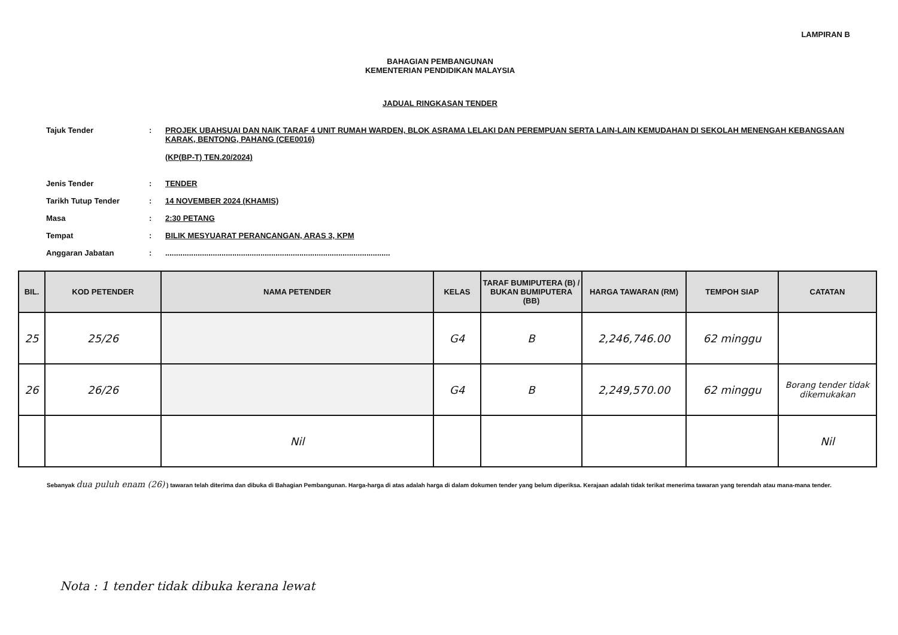LAMPIRAN B
BAHAGIAN PEMBANGUNAN
KEMENTERIAN PENDIDIKAN MALAYSIA
JADUAL RINGKASAN TENDER
| Tajuk Tender | : | PROJEK UBAHSUAI DAN NAIK TARAF 4 UNIT RUMAH WARDEN, BLOK ASRAMA LELAKI DAN PEREMPUAN SERTA LAIN-LAIN KEMUDAHAN DI SEKOLAH MENENGAH KEBANGSAAN KARAK, BENTONG, PAHANG (CEE0016) (KP(BP-T) TEN.20/2024) |
| Jenis Tender | : | TENDER |
| Tarikh Tutup Tender | : | 14 NOVEMBER 2024 (KHAMIS) |
| Masa | : | 2:30 PETANG |
| Tempat | : | BILIK MESYUARAT PERANCANGAN, ARAS 3, KPM |
| Anggaran Jabatan | : | ........................................................................................................ |
| BIL. | KOD PETENDER | NAMA PETENDER | KELAS | TARAF BUMIPUTERA (B) / BUKAN BUMIPUTERA (BB) | HARGA TAWARAN (RM) | TEMPOH SIAP | CATATAN |
| --- | --- | --- | --- | --- | --- | --- | --- |
| 25 | 25/26 | | G4 | B | 2,246,746.00 | 62 minggu | |
| 26 | 26/26 | | G4 | B | 2,249,570.00 | 62 minggu | Borang tender tidak dikemukakan |
| | | Nil | | | | | Nil |
Sebanyak dua puluh enam (26) ) tawaran telah diterima dan dibuka di Bahagian Pembangunan. Harga-harga di atas adalah harga di dalam dokumen tender yang belum diperiksa. Kerajaan adalah tidak terikat menerima tawaran yang terendah atau mana-mana tender.
Nota : 1 tender tidak dibuka kerana lewat